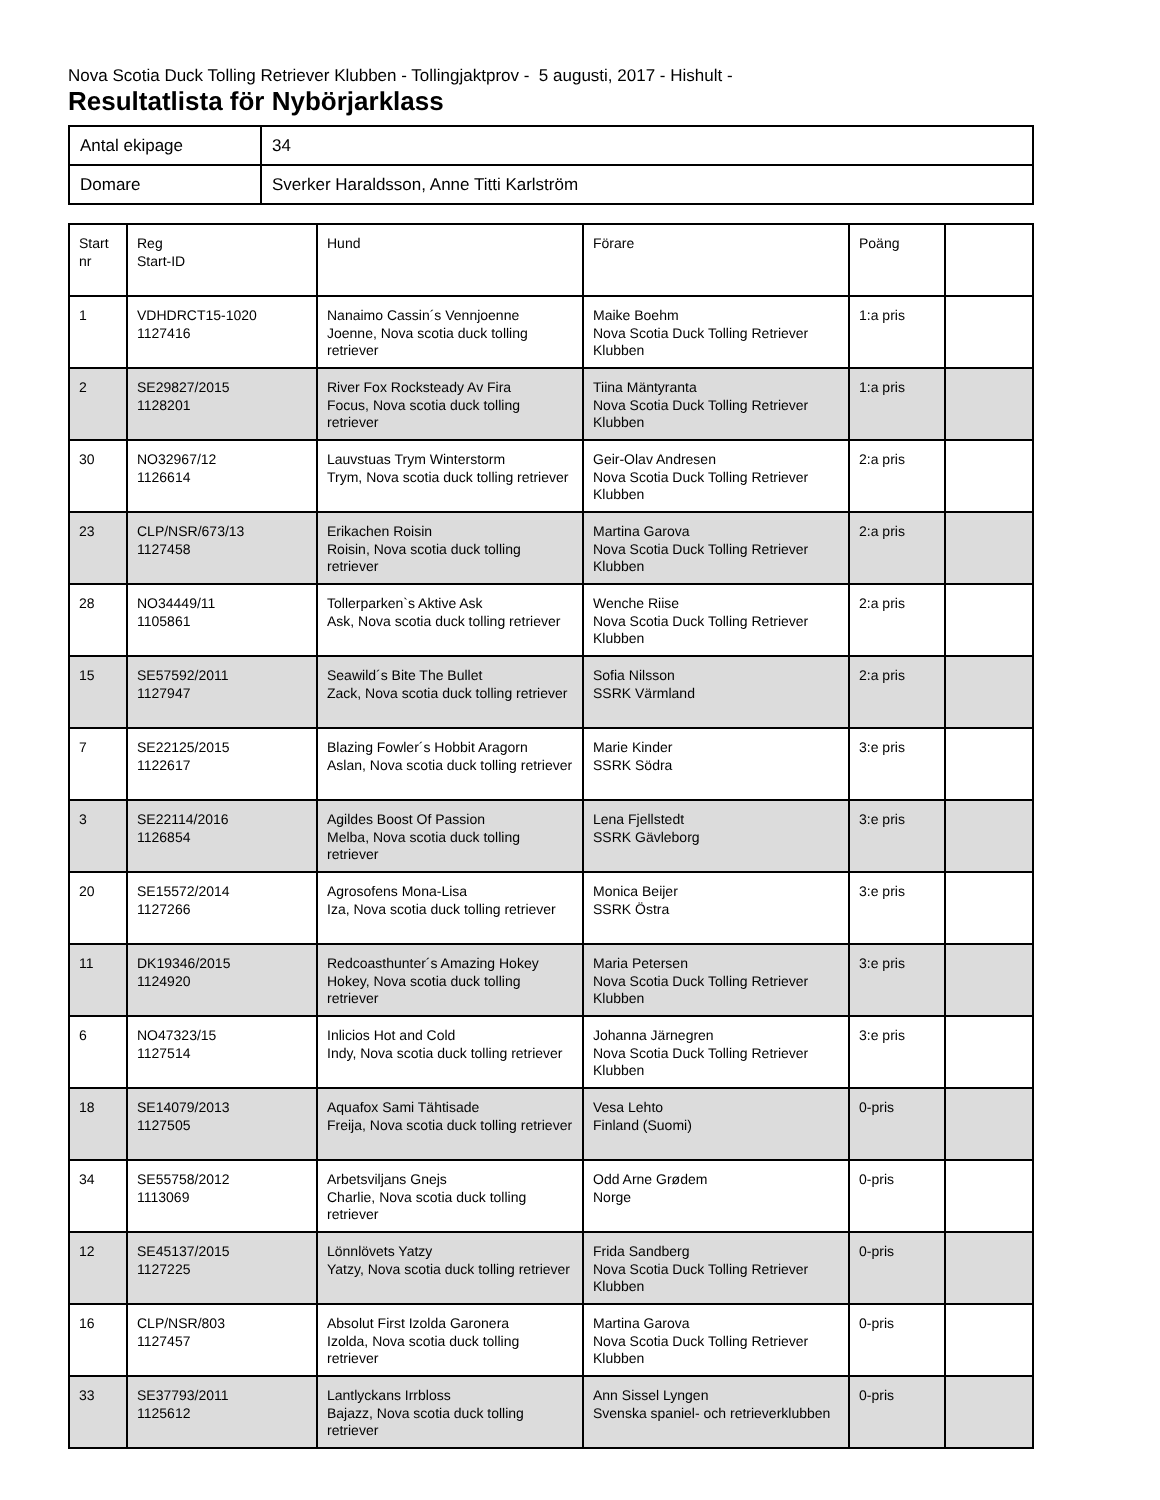Nova Scotia Duck Tolling Retriever Klubben - Tollingjaktprov - 5 augusti, 2017 - Hishult -
Resultatlista för Nybörjarklass
| Antal ekipage | 34 |
| Domare | Sverker Haraldsson, Anne Titti Karlström |
| Start nr | Reg Start-ID | Hund | Förare | Poäng | |
| 1 | VDHDRCT15-1020 1127416 | Nanaimo Cassin´s Vennjoenne Joenne, Nova scotia duck tolling retriever | Maike Boehm Nova Scotia Duck Tolling Retriever Klubben | 1:a pris | |
| 2 | SE29827/2015 1128201 | River Fox Rocksteady Av Fira Focus, Nova scotia duck tolling retriever | Tiina Mäntyranta Nova Scotia Duck Tolling Retriever Klubben | 1:a pris | |
| 30 | NO32967/12 1126614 | Lauvstuas Trym Winterstorm Trym, Nova scotia duck tolling retriever | Geir-Olav Andresen Nova Scotia Duck Tolling Retriever Klubben | 2:a pris | |
| 23 | CLP/NSR/673/13 1127458 | Erikachen Roisin Roisin, Nova scotia duck tolling retriever | Martina Garova Nova Scotia Duck Tolling Retriever Klubben | 2:a pris | |
| 28 | NO34449/11 1105861 | Tollerparken`s Aktive Ask Ask, Nova scotia duck tolling retriever | Wenche Riise Nova Scotia Duck Tolling Retriever Klubben | 2:a pris | |
| 15 | SE57592/2011 1127947 | Seawild´s Bite The Bullet Zack, Nova scotia duck tolling retriever | Sofia Nilsson SSRK Värmland | 2:a pris | |
| 7 | SE22125/2015 1122617 | Blazing Fowler´s Hobbit Aragorn Aslan, Nova scotia duck tolling retriever | Marie Kinder SSRK Södra | 3:e pris | |
| 3 | SE22114/2016 1126854 | Agildes Boost Of Passion Melba, Nova scotia duck tolling retriever | Lena Fjellstedt SSRK Gävleborg | 3:e pris | |
| 20 | SE15572/2014 1127266 | Agrosofens Mona-Lisa Iza, Nova scotia duck tolling retriever | Monica Beijer SSRK Östra | 3:e pris | |
| 11 | DK19346/2015 1124920 | Redcoasthunter´s Amazing Hokey Hokey, Nova scotia duck tolling retriever | Maria Petersen Nova Scotia Duck Tolling Retriever Klubben | 3:e pris | |
| 6 | NO47323/15 1127514 | Inlicios Hot and Cold Indy, Nova scotia duck tolling retriever | Johanna Järnegren Nova Scotia Duck Tolling Retriever Klubben | 3:e pris | |
| 18 | SE14079/2013 1127505 | Aquafox Sami Tähtisade Freija, Nova scotia duck tolling retriever | Vesa Lehto Finland (Suomi) | 0-pris | |
| 34 | SE55758/2012 1113069 | Arbetsviljans Gnejs Charlie, Nova scotia duck tolling retriever | Odd Arne Grødem Norge | 0-pris | |
| 12 | SE45137/2015 1127225 | Lönnlövets Yatzy Yatzy, Nova scotia duck tolling retriever | Frida Sandberg Nova Scotia Duck Tolling Retriever Klubben | 0-pris | |
| 16 | CLP/NSR/803 1127457 | Absolut First Izolda Garonera Izolda, Nova scotia duck tolling retriever | Martina Garova Nova Scotia Duck Tolling Retriever Klubben | 0-pris | |
| 33 | SE37793/2011 1125612 | Lantlyckans Irrbloss Bajazz, Nova scotia duck tolling retriever | Ann Sissel Lyngen Svenska spaniel- och retrieverklubben | 0-pris | |